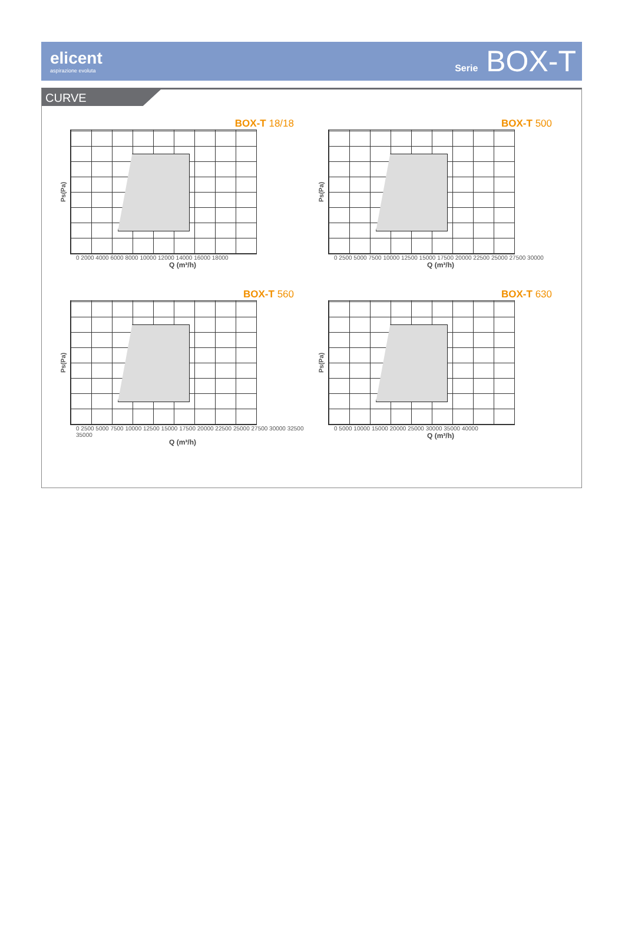elicent
aspirazione evoluta
Serie BOX-T
CURVE
BOX-T 18/18
Ps(Pa)
0 2000 4000 6000 8000 10000 12000 14000 16000 18000
Q (m³/h)
BOX-T 500
Ps(Pa)
0 2500 5000 7500 10000 12500 15000 17500 20000 22500 25000 27500 30000
Q (m³/h)
BOX-T 560
Ps(Pa)
0 2500 5000 7500 10000 12500 15000 17500 20000 22500 25000 27500 30000 32500 35000
Q (m³/h)
BOX-T 630
Ps(Pa)
0 5000 10000 15000 20000 25000 30000 35000 40000
Q (m³/h)